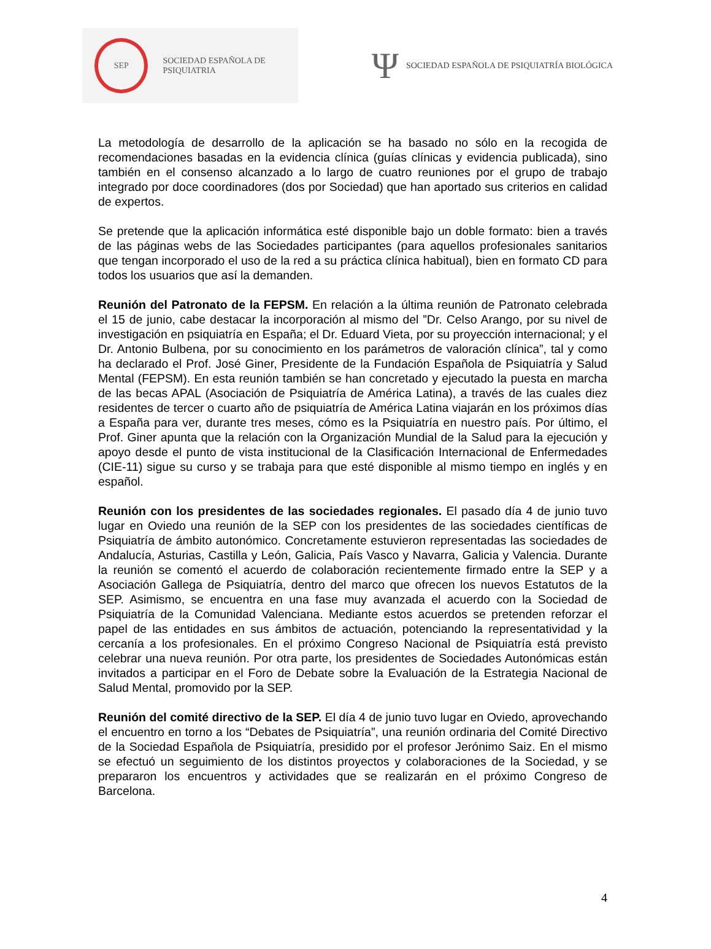SEP
SOCIEDAD ESPAÑOLA DE PSIQUIATRIA
Ψ SOCIEDAD ESPAÑOLA DE PSIQUIATRÍA BIOLÓGICA
La metodología de desarrollo de la aplicación se ha basado no sólo en la recogida de recomendaciones basadas en la evidencia clínica (guías clínicas y evidencia publicada), sino también en el consenso alcanzado a lo largo de cuatro reuniones por el grupo de trabajo integrado por doce coordinadores (dos por Sociedad) que han aportado sus criterios en calidad de expertos.
Se pretende que la aplicación informática esté disponible bajo un doble formato: bien a través de las páginas webs de las Sociedades participantes (para aquellos profesionales sanitarios que tengan incorporado el uso de la red a su práctica clínica habitual), bien en formato CD para todos los usuarios que así la demanden.
Reunión del Patronato de la FEPSM. En relación a la última reunión de Patronato celebrada el 15 de junio, cabe destacar la incorporación al mismo del ”Dr. Celso Arango, por su nivel de investigación en psiquiatría en España; el Dr. Eduard Vieta, por su proyección internacional; y el Dr. Antonio Bulbena, por su conocimiento en los parámetros de valoración clínica”, tal y como ha declarado el Prof. José Giner, Presidente de la Fundación Española de Psiquiatría y Salud Mental (FEPSM). En esta reunión también se han concretado y ejecutado la puesta en marcha de las becas APAL (Asociación de Psiquiatría de América Latina), a través de las cuales diez residentes de tercer o cuarto año de psiquiatría de América Latina viajarán en los próximos días a España para ver, durante tres meses, cómo es la Psiquiatría en nuestro país. Por último, el Prof. Giner apunta que la relación con la Organización Mundial de la Salud para la ejecución y apoyo desde el punto de vista institucional de la Clasificación Internacional de Enfermedades (CIE-11) sigue su curso y se trabaja para que esté disponible al mismo tiempo en inglés y en español.
Reunión con los presidentes de las sociedades regionales. El pasado día 4 de junio tuvo lugar en Oviedo una reunión de la SEP con los presidentes de las sociedades científicas de Psiquiatría de ámbito autonómico. Concretamente estuvieron representadas las sociedades de Andalucía, Asturias, Castilla y León, Galicia, País Vasco y Navarra, Galicia y Valencia. Durante la reunión se comentó el acuerdo de colaboración recientemente firmado entre la SEP y a Asociación Gallega de Psiquiatría, dentro del marco que ofrecen los nuevos Estatutos de la SEP. Asimismo, se encuentra en una fase muy avanzada el acuerdo con la Sociedad de Psiquiatría de la Comunidad Valenciana. Mediante estos acuerdos se pretenden reforzar el papel de las entidades en sus ámbitos de actuación, potenciando la representatividad y la cercanía a los profesionales. En el próximo Congreso Nacional de Psiquiatría está previsto celebrar una nueva reunión. Por otra parte, los presidentes de Sociedades Autonómicas están invitados a participar en el Foro de Debate sobre la Evaluación de la Estrategia Nacional de Salud Mental, promovido por la SEP.
Reunión del comité directivo de la SEP. El día 4 de junio tuvo lugar en Oviedo, aprovechando el encuentro en torno a los “Debates de Psiquiatría”, una reunión ordinaria del Comité Directivo de la Sociedad Española de Psiquiatría, presidido por el profesor Jerónimo Saiz. En el mismo se efectuó un seguimiento de los distintos proyectos y colaboraciones de la Sociedad, y se prepararon los encuentros y actividades que se realizarán en el próximo Congreso de Barcelona.
4